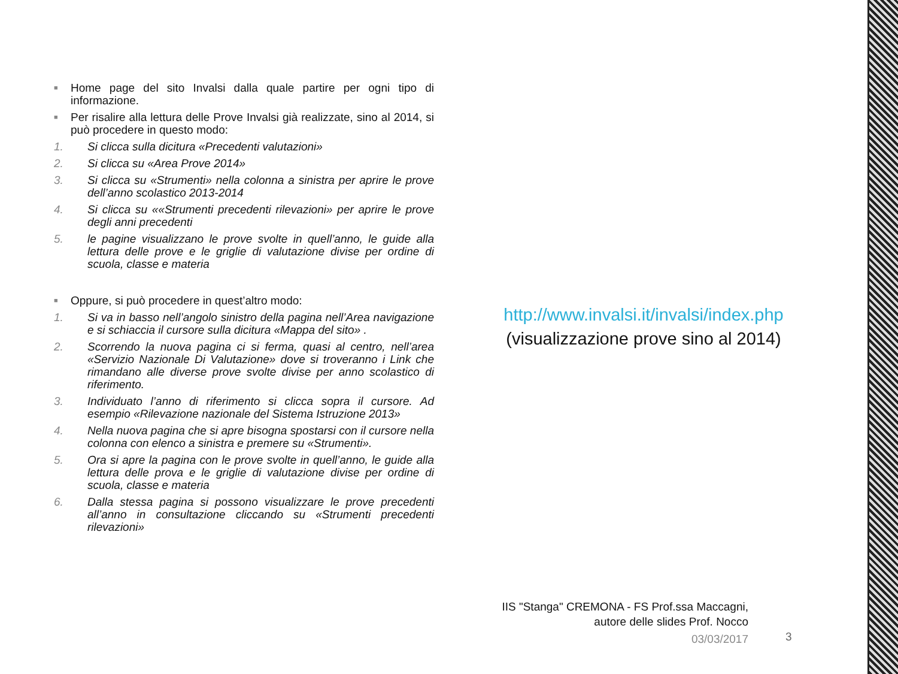■ Home page del sito Invalsi dalla quale partire per ogni tipo di informazione.
■ Per risalire alla lettura delle Prove Invalsi già realizzate, sino al 2014, si può procedere in questo modo:
1. Si clicca sulla dicitura «Precedenti valutazioni»
2. Si clicca su «Area Prove 2014»
3. Si clicca su «Strumenti» nella colonna a sinistra per aprire le prove dell’anno scolastico 2013-2014
4. Si clicca su ««Strumenti precedenti rilevazioni» per aprire le prove degli anni precedenti
5. le pagine visualizzano le prove svolte in quell’anno, le guide alla lettura delle prove e le griglie di valutazione divise per ordine di scuola, classe e materia
■ Oppure, si può procedere in quest’altro modo:
1. Si va in basso nell’angolo sinistro della pagina nell’Area navigazione e si schiaccia il cursore sulla dicitura «Mappa del sito» .
2. Scorrendo la nuova pagina ci si ferma, quasi al centro, nell’area «Servizio Nazionale Di Valutazione» dove si troveranno i Link che rimandano alle diverse prove svolte divise per anno scolastico di riferimento.
3. Individuato l’anno di riferimento si clicca sopra il cursore. Ad esempio «Rilevazione nazionale del Sistema Istruzione 2013»
4. Nella nuova pagina che si apre bisogna spostarsi con il cursore nella colonna con elenco a sinistra e premere su «Strumenti».
5. Ora si apre la pagina con le prove svolte in quell’anno, le guide alla lettura delle prova e le griglie di valutazione divise per ordine di scuola, classe e materia
6. Dalla stessa pagina si possono visualizzare le prove precedenti all’anno in consultazione cliccando su «Strumenti precedenti rilevazioni»
http://www.invalsi.it/invalsi/index.php
(visualizzazione prove sino al 2014)
IIS "Stanga" CREMONA - FS Prof.ssa Maccagni,
autore delle slides Prof. Nocco
03/03/2017
3